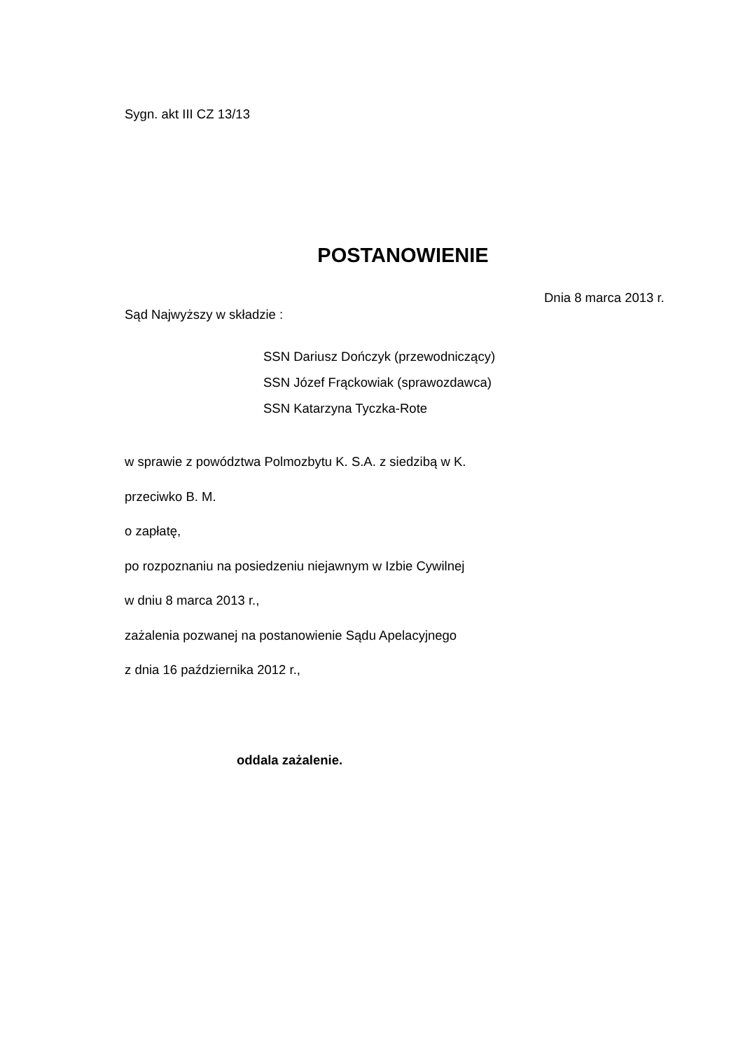Sygn. akt III CZ 13/13
POSTANOWIENIE
Dnia 8 marca 2013 r.
Sąd Najwyższy w składzie :
SSN Dariusz Dończyk (przewodniczący)
SSN Józef Frąckowiak (sprawozdawca)
SSN Katarzyna Tyczka-Rote
w sprawie z powództwa Polmozbytu K. S.A. z siedzibą w K.
przeciwko B. M.
o zapłatę,
po rozpoznaniu na posiedzeniu niejawnym w Izbie Cywilnej
w dniu 8 marca 2013 r.,
zażalenia pozwanej na postanowienie Sądu Apelacyjnego
z dnia 16 października 2012 r.,
oddala zażalenie.